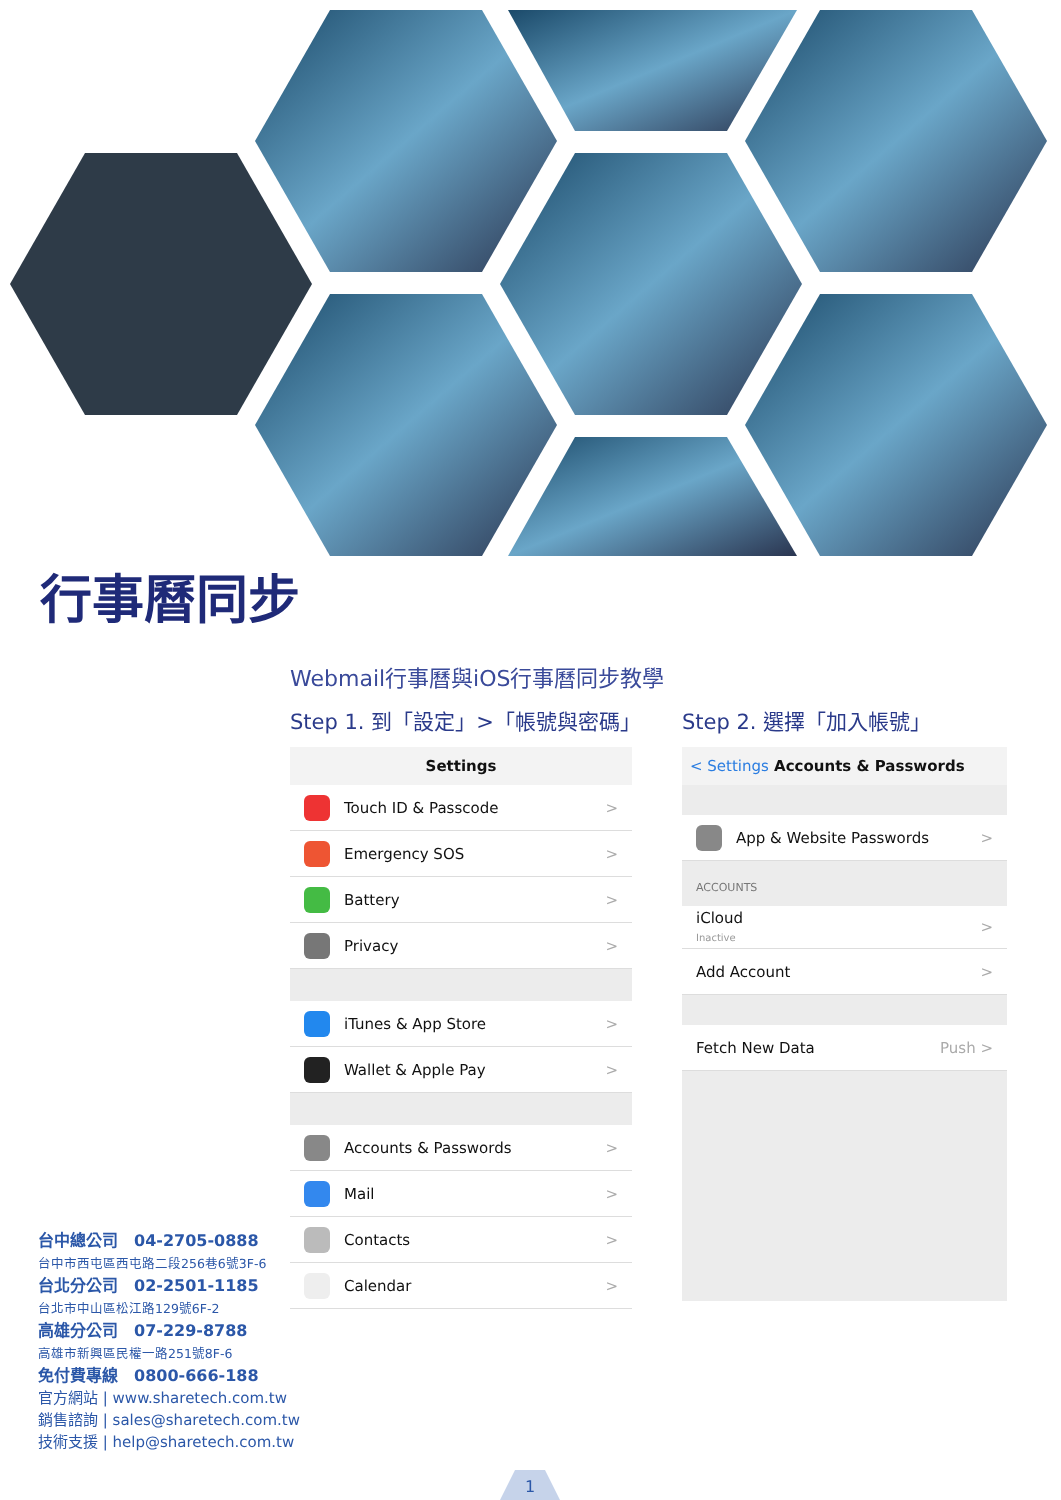行事曆同步
Webmail行事曆與iOS行事曆同步教學
Step 1. 到「設定」>「帳號與密碼」
Settings
Touch ID & Passcode >
Emergency SOS >
Battery >
Privacy >
iTunes & App Store >
Wallet & Apple Pay >
Accounts & Passwords >
Mail >
Contacts >
Calendar >
Step 2. 選擇「加入帳號」
< Settings Accounts & Passwords
App & Website Passwords >
ACCOUNTS
iCloud
Inactive >
Add Account >
Fetch New Data Push >
台中總公司　04-2705-0888
台中市西屯區西屯路二段256巷6號3F-6
台北分公司　02-2501-1185
台北市中山區松江路129號6F-2
高雄分公司　07-229-8788
高雄市新興區民權一路251號8F-6
免付費專線　0800-666-188
官方網站 | www.sharetech.com.tw
銷售諮詢 | sales@sharetech.com.tw
技術支援 | help@sharetech.com.tw
1